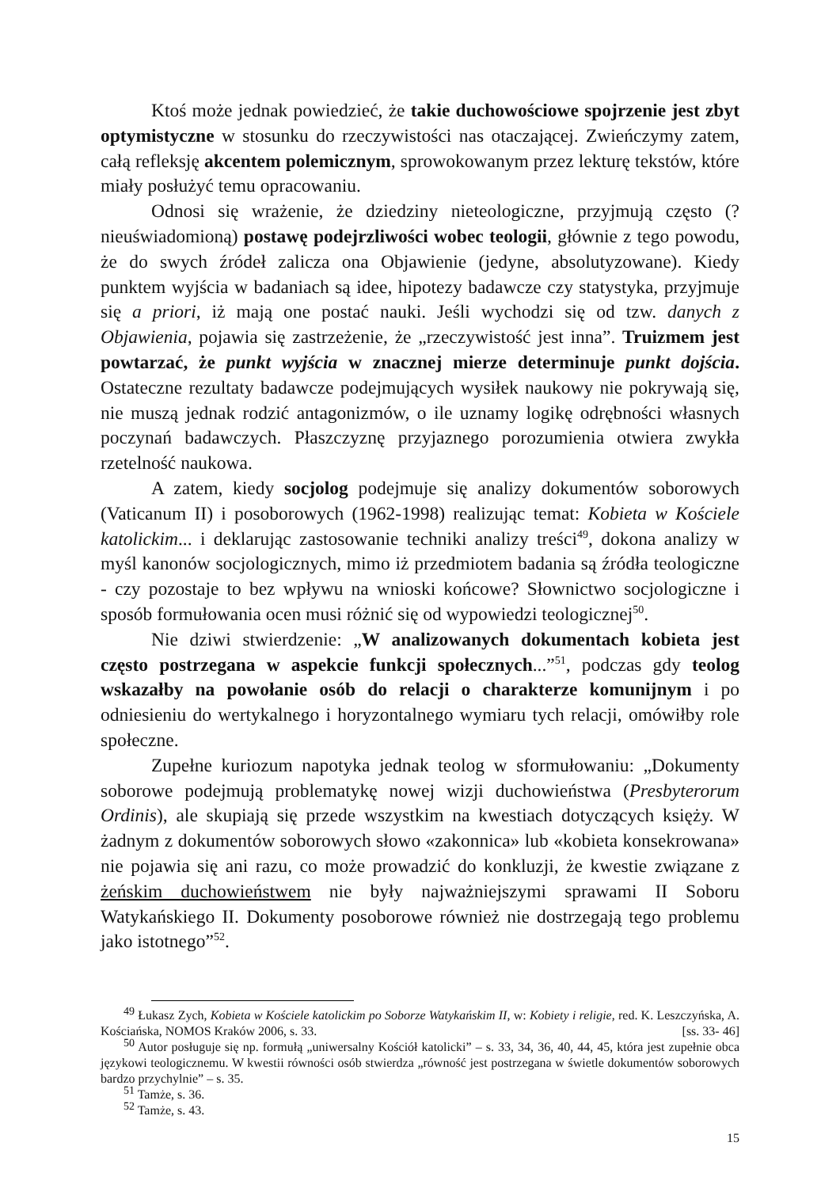Ktoś może jednak powiedzieć, że takie duchowościowe spojrzenie jest zbyt optymistyczne w stosunku do rzeczywistości nas otaczającej. Zwieńczymy zatem, całą refleksję akcentem polemicznym, sprowokowanym przez lekturę tekstów, które miały posłużyć temu opracowaniu.
Odnosi się wrażenie, że dziedziny nieteologiczne, przyjmują często (?nieuświadomioną) postawę podejrzliwości wobec teologii, głównie z tego powodu, że do swych źródeł zalicza ona Objawienie (jedyne, absolutyzowane). Kiedy punktem wyjścia w badaniach są idee, hipotezy badawcze czy statystyka, przyjmuje się a priori, iż mają one postać nauki. Jeśli wychodzi się od tzw. danych z Objawienia, pojawia się zastrzeżenie, że „rzeczywistość jest inna”. Truizmem jest powtarzać, że punkt wyjścia w znacznej mierze determinuje punkt dojścia. Ostateczne rezultaty badawcze podejmujących wysiłek naukowy nie pokrywają się, nie muszą jednak rodzić antagonizmów, o ile uznamy logikę odrębności własnych poczynań badawczych. Płaszczyznę przyjaznego porozumienia otwiera zwykła rzetelność naukowa.
A zatem, kiedy socjolog podejmuje się analizy dokumentów soborowych (Vaticanum II) i posoborowych (1962-1998) realizując temat: Kobieta w Kościele katolickim... i deklarując zastosowanie techniki analizy treści<sup>49</sup>, dokona analizy w myśl kanonów socjologicznych, mimo iż przedmiotem badania są źródła teologiczne - czy pozostaje to bez wpływu na wnioski końcowe? Słownictwo socjologiczne i sposób formułowania ocen musi różnić się od wypowiedzi teologicznej<sup>50</sup>.
Nie dziwi stwierdzenie: „W analizowanych dokumentach kobieta jest często postrzegana w aspekcie funkcji społecznych...”<sup>51</sup>, podczas gdy teolog wskazałby na powołanie osób do relacji o charakterze komunijnym i po odniesieniu do wertykalnego i horyzontalnego wymiaru tych relacji, omówiłby role społeczne.
Zupełne kuriozum napotyka jednak teolog w sformułowaniu: „Dokumenty soborowe podejmują problematykę nowej wizji duchowieństwa (Presbyterorum Ordinis), ale skupiają się przede wszystkim na kwestiach dotyczących księży. W żadnym z dokumentów soborowych słowo «zakonnica» lub «kobieta konsekrowana» nie pojawia się ani razu, co może prowadzić do konkluzji, że kwestie związane z żeńskim duchowieństwem nie były najważniejszymi sprawami II Soboru Watykańskiego II. Dokumenty posoborowe również nie dostrzegają tego problemu jako istotnego”<sup>52</sup>.
<sup>49</sup> Łukasz Zych, Kobieta w Kościele katolickim po Soborze Watykańskim II, w: Kobiety i religie, red. K. Leszczyńska, A. Kościańska, NOMOS Kraków 2006, s. 33. [ss. 33- 46]
<sup>50</sup> Autor posługuje się np. formułą „uniwersalny Kościół katolicki” – s. 33, 34, 36, 40, 44, 45, która jest zupełnie obca językowi teologicznemu. W kwestii równości osób stwierdza „równość jest postrzegana w świetle dokumentów soborowych bardzo przychylnie” – s. 35.
<sup>51</sup> Tamże, s. 36.
<sup>52</sup> Tamże, s. 43.
15